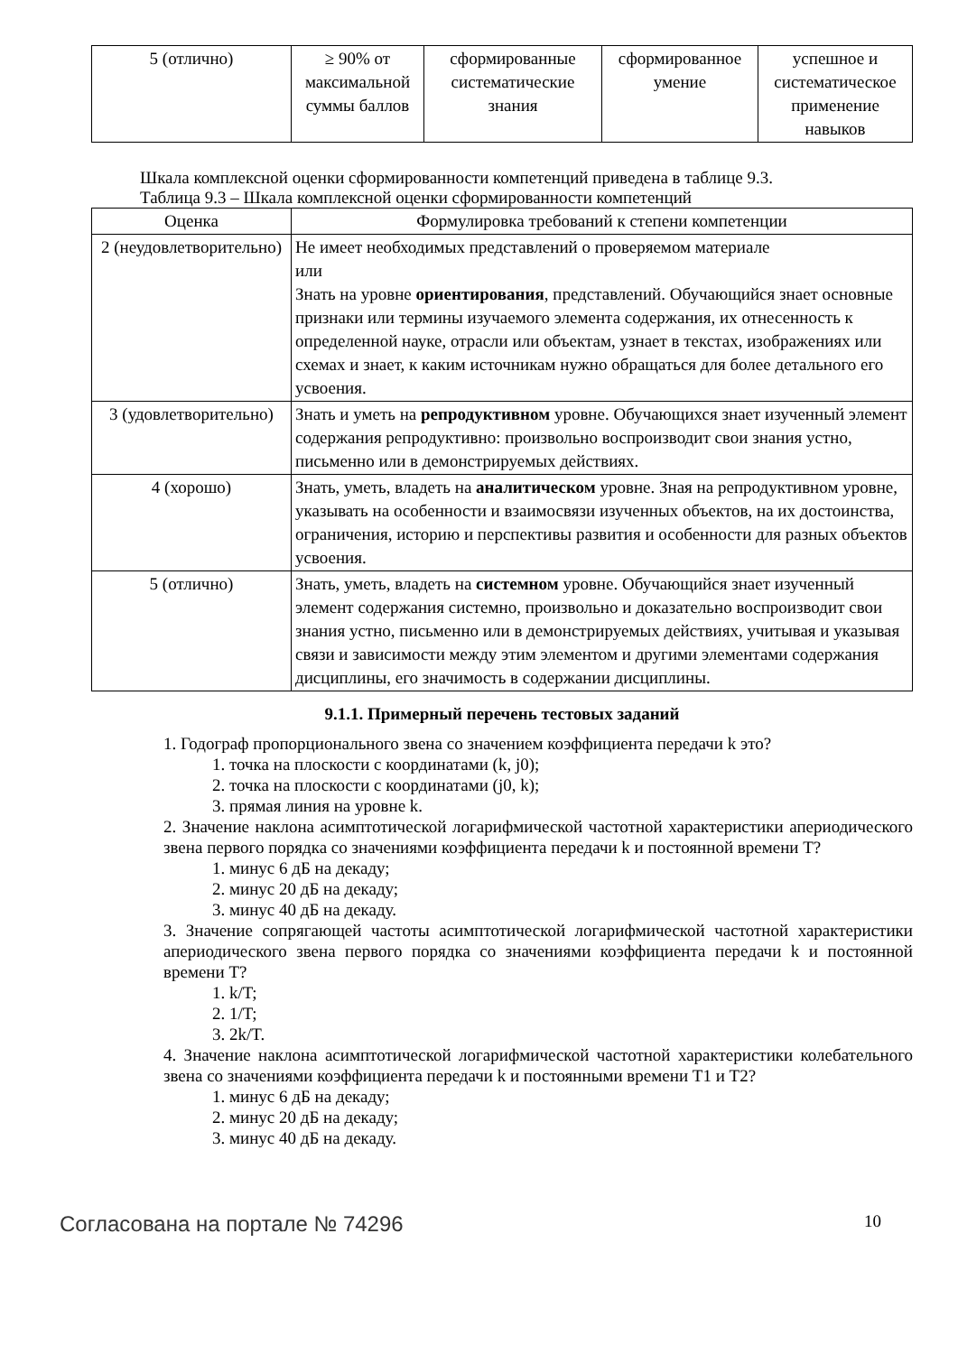| 5 (отлично) | ≥ 90% от максимальной суммы баллов | сформированные систематические знания | сформированное умение | успешное и систематическое применение навыков |
Шкала комплексной оценки сформированности компетенций приведена в таблице 9.3.
Таблица 9.3 – Шкала комплексной оценки сформированности компетенций
| Оценка | Формулировка требований к степени компетенции |
| --- | --- |
| 2 (неудовлетворительно) | Не имеет необходимых представлений о проверяемом материале или Знать на уровне ориентирования , представлений. Обучающийся знает основные признаки или термины изучаемого элемента содержания, их отнесенность к определенной науке, отрасли или объектам, узнает в текстах, изображениях или схемах и знает, к каким источникам нужно обращаться для более детального его усвоения. |
| 3 (удовлетворительно) | Знать и уметь на репродуктивном уровне. Обучающихся знает изученный элемент содержания репродуктивно: произвольно воспроизводит свои знания устно, письменно или в демонстрируемых действиях. |
| 4 (хорошо) | Знать, уметь, владеть на аналитическом уровне. Зная на репродуктивном уровне, указывать на особенности и взаимосвязи изученных объектов, на их достоинства, ограничения, историю и перспективы развития и особенности для разных объектов усвоения. |
| 5 (отлично) | Знать, уметь, владеть на системном уровне. Обучающийся знает изученный элемент содержания системно, произвольно и доказательно воспроизводит свои знания устно, письменно или в демонстрируемых действиях, учитывая и указывая связи и зависимости между этим элементом и другими элементами содержания дисциплины, его значимость в содержании дисциплины. |
9.1.1. Примерный перечень тестовых заданий
1. Годограф пропорционального звена со значением коэффициента передачи k это?
1. точка на плоскости с координатами (k, j0);
2. точка на плоскости с координатами (j0, k);
3. прямая линия на уровне k.
2. Значение наклона асимптотической логарифмической частотной характеристики апериодического звена первого порядка со значениями коэффициента передачи k и постоянной времени T?
1. минус 6 дБ на декаду;
2. минус 20 дБ на декаду;
3. минус 40 дБ на декаду.
3. Значение сопрягающей частоты асимптотической логарифмической частотной характеристики апериодического звена первого порядка со значениями коэффициента передачи k и постоянной времени T?
1. k/T;
2. 1/T;
3. 2k/T.
4. Значение наклона асимптотической логарифмической частотной характеристики колебательного звена со значениями коэффициента передачи k и постоянными времени T1 и T2?
1. минус 6 дБ на декаду;
2. минус 20 дБ на декаду;
3. минус 40 дБ на декаду.
Согласована на портале № 74296 10